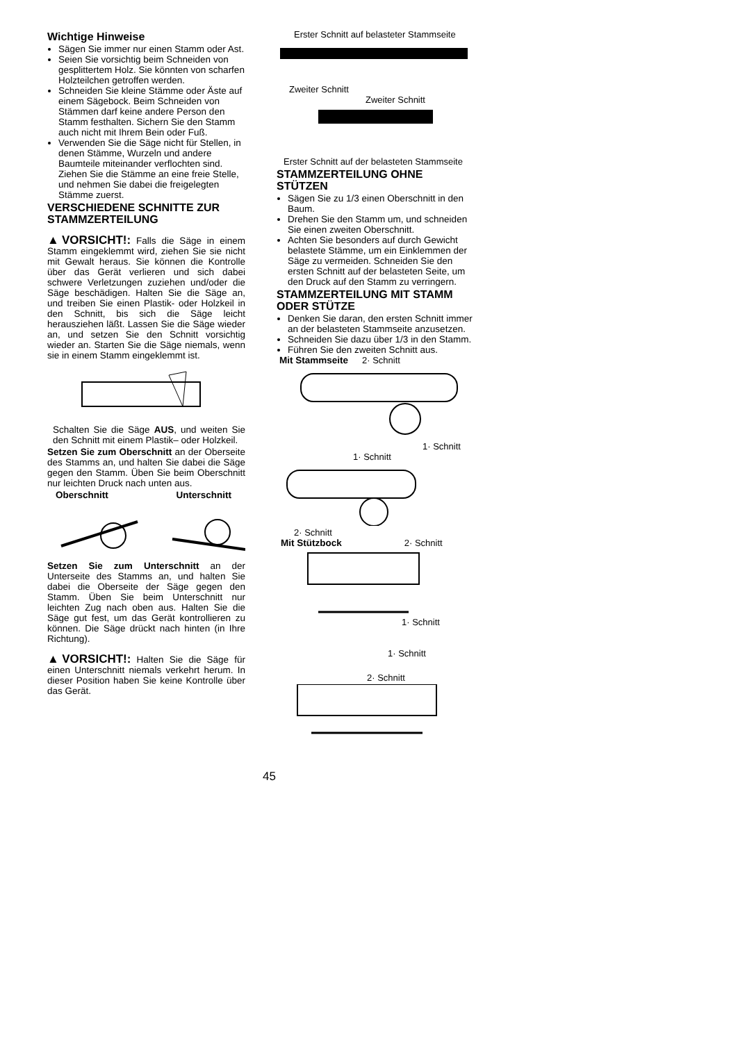Wichtige Hinweise
Sägen Sie immer nur einen Stamm oder Ast.
Seien Sie vorsichtig beim Schneiden von gesplittertem Holz. Sie könnten von scharfen Holzteilchen getroffen werden.
Schneiden Sie kleine Stämme oder Äste auf einem Sägebock. Beim Schneiden von Stämmen darf keine andere Person den Stamm festhalten. Sichern Sie den Stamm auch nicht mit Ihrem Bein oder Fuß.
Verwenden Sie die Säge nicht für Stellen, in denen Stämme, Wurzeln und andere Baumteile miteinander verflochten sind. Ziehen Sie die Stämme an eine freie Stelle, und nehmen Sie dabei die freigelegten Stämme zuerst.
VERSCHIEDENE SCHNITTE ZUR STAMMZERTEILUNG
▲VORSICHT!: Falls die Säge in einem Stamm eingeklemmt wird, ziehen Sie sie nicht mit Gewalt heraus. Sie können die Kontrolle über das Gerät verlieren und sich dabei schwere Verletzungen zuziehen und/oder die Säge beschädigen. Halten Sie die Säge an, und treiben Sie einen Plastik- oder Holzkeil in den Schnitt, bis sich die Säge leicht herausziehen läßt. Lassen Sie die Säge wieder an, und setzen Sie den Schnitt vorsichtig wieder an. Starten Sie die Säge niemals, wenn sie in einem Stamm eingeklemmt ist.
Schalten Sie die Säge AUS, und weiten Sie den Schnitt mit einem Plastik– oder Holzkeil.
Setzen Sie zum Oberschnitt an der Oberseite des Stamms an, und halten Sie dabei die Säge gegen den Stamm. Üben Sie beim Oberschnitt nur leichten Druck nach unten aus.
Oberschnitt Unterschnitt
Setzen Sie zum Unterschnitt an der Unterseite des Stamms an, und halten Sie dabei die Oberseite der Säge gegen den Stamm. Üben Sie beim Unterschnitt nur leichten Zug nach oben aus. Halten Sie die Säge gut fest, um das Gerät kontrollieren zu können. Die Säge drückt nach hinten (in Ihre Richtung).
▲VORSICHT!: Halten Sie die Säge für einen Unterschnitt niemals verkehrt herum. In dieser Position haben Sie keine Kontrolle über das Gerät.
Erster Schnitt auf belasteter Stammseite
Zweiter Schnitt
Zweiter Schnitt
Erster Schnitt auf der belasteten Stammseite
STAMMZERTEILUNG OHNE STÜTZEN
Sägen Sie zu 1/3 einen Oberschnitt in den Baum.
Drehen Sie den Stamm um, und schneiden Sie einen zweiten Oberschnitt.
Achten Sie besonders auf durch Gewicht belastete Stämme, um ein Einklemmen der Säge zu vermeiden. Schneiden Sie den ersten Schnitt auf der belasteten Seite, um den Druck auf den Stamm zu verringern.
STAMMZERTEILUNG MIT STAMM ODER STÜTZE
Denken Sie daran, den ersten Schnitt immer an der belasteten Stammseite anzusetzen.
Schneiden Sie dazu über 1/3 in den Stamm.
Führen Sie den zweiten Schnitt aus.
Mit Stammseite 2· Schnitt
1· Schnitt
1· Schnitt
2· Schnitt
Mit Stützbock 2· Schnitt
1· Schnitt
1· Schnitt
2· Schnitt
45